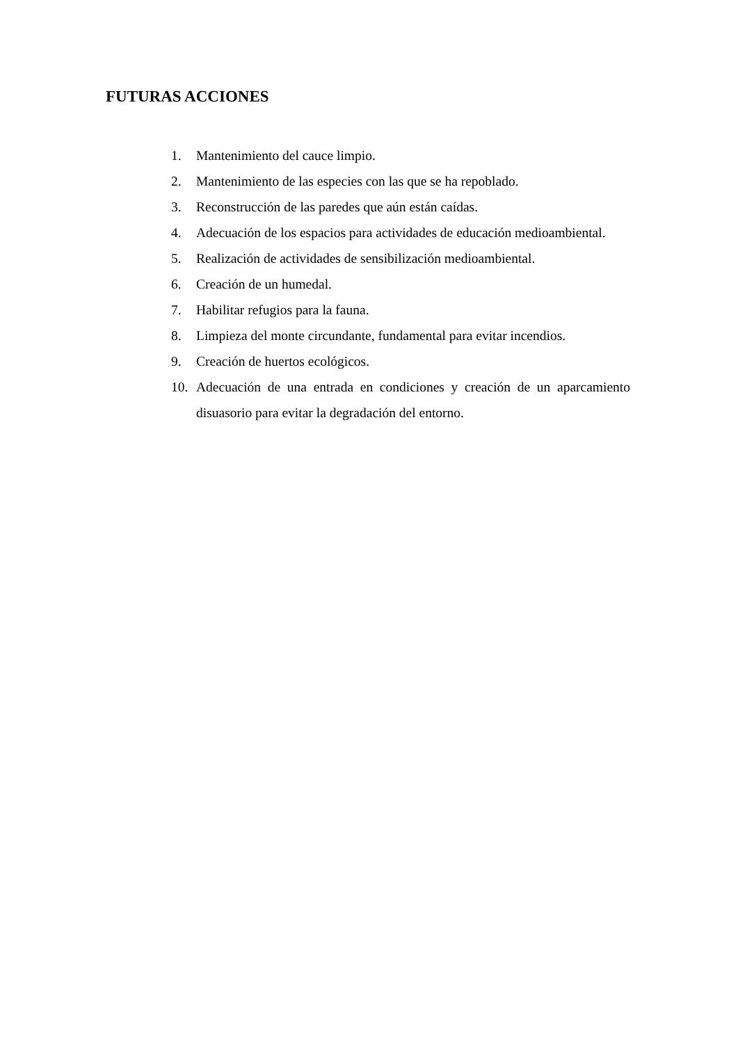FUTURAS ACCIONES
1. Mantenimiento del cauce limpio.
2. Mantenimiento de las especies con las que se ha repoblado.
3. Reconstrucción de las paredes que aún están caídas.
4. Adecuación de los espacios para actividades de educación medioambiental.
5. Realización de actividades de sensibilización medioambiental.
6. Creación de un humedal.
7. Habilitar refugios para la fauna.
8. Limpieza del monte circundante, fundamental para evitar incendios.
9. Creación de huertos ecológicos.
10. Adecuación de una entrada en condiciones y creación de un aparcamiento disuasorio para evitar la degradación del entorno.